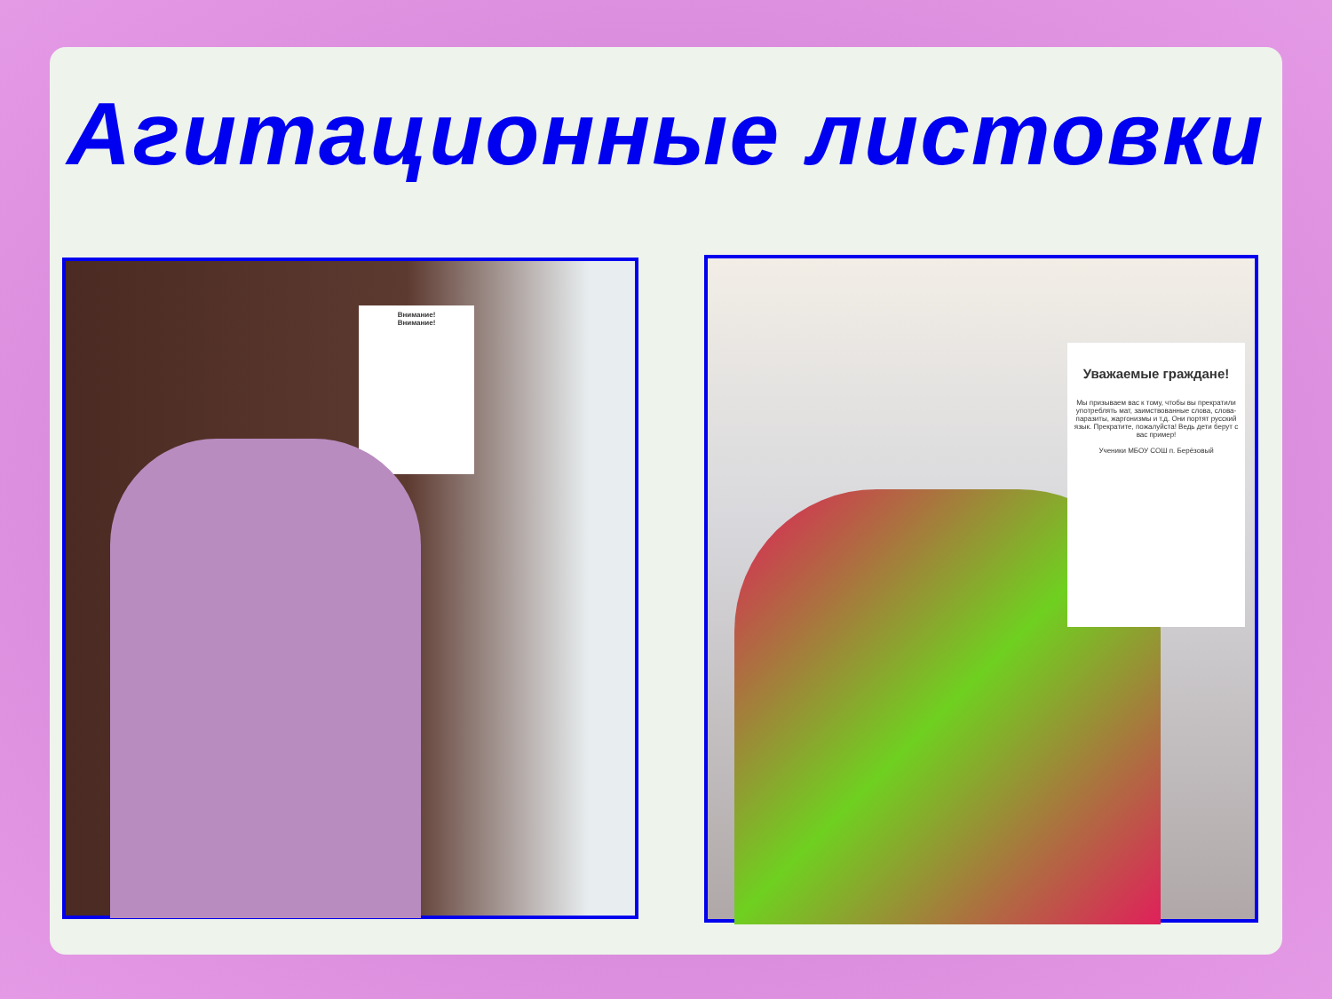Агитационные листовки
Внимание!
Внимание!
Уважаемые граждане!
Мы призываем вас к тому, чтобы вы прекратили употреблять мат, заимствованные слова, слова-паразиты, жаргонизмы и т.д. Они портят русский язык. Прекратите, пожалуйста! Ведь дети берут с вас пример!
Ученики МБОУ СОШ п. Берёзовый